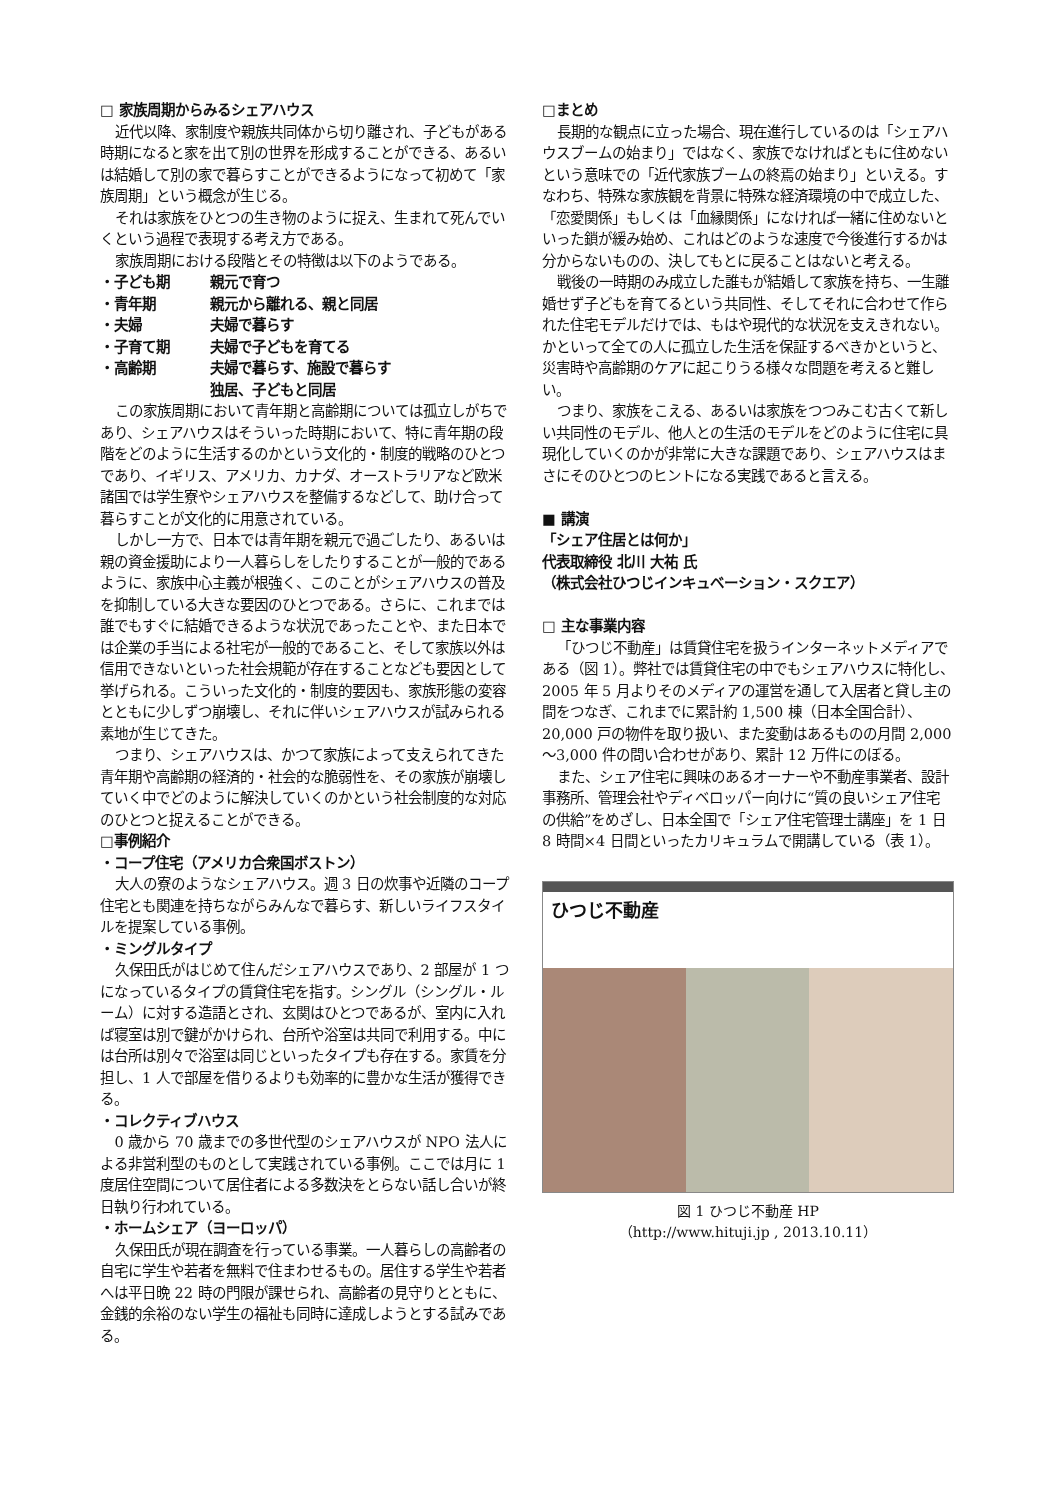□ 家族周期からみるシェアハウス
近代以降、家制度や親族共同体から切り離され、子どもがある時期になると家を出て別の世界を形成することができる、あるいは結婚して別の家で暮らすことができるようになって初めて「家族周期」という概念が生じる。
それは家族をひとつの生き物のように捉え、生まれて死んでいくという過程で表現する考え方である。
家族周期における段階とその特徴は以下のようである。
・子ども期 親元で育つ
・青年期 親元から離れる、親と同居
・夫婦 夫婦で暮らす
・子育て期 夫婦で子どもを育てる
・高齢期 夫婦で暮らす、施設で暮らす
独居、子どもと同居
この家族周期において青年期と高齢期については孤立しがちであり、シェアハウスはそういった時期において、特に青年期の段階をどのように生活するのかという文化的・制度的戦略のひとつであり、イギリス、アメリカ、カナダ、オーストラリアなど欧米諸国では学生寮やシェアハウスを整備するなどして、助け合って暮らすことが文化的に用意されている。
しかし一方で、日本では青年期を親元で過ごしたり、あるいは親の資金援助により一人暮らしをしたりすることが一般的であるように、家族中心主義が根強く、このことがシェアハウスの普及を抑制している大きな要因のひとつである。さらに、これまでは誰でもすぐに結婚できるような状況であったことや、また日本では企業の手当による社宅が一般的であること、そして家族以外は信用できないといった社会規範が存在することなども要因として挙げられる。こういった文化的・制度的要因も、家族形態の変容とともに少しずつ崩壊し、それに伴いシェアハウスが試みられる素地が生じてきた。
つまり、シェアハウスは、かつて家族によって支えられてきた青年期や高齢期の経済的・社会的な脆弱性を、その家族が崩壊していく中でどのように解決していくのかという社会制度的な対応のひとつと捉えることができる。
□事例紹介
・コープ住宅（アメリカ合衆国ボストン）
大人の寮のようなシェアハウス。週 3 日の炊事や近隣のコープ住宅とも関連を持ちながらみんなで暮らす、新しいライフスタイルを提案している事例。
・ミングルタイプ
久保田氏がはじめて住んだシェアハウスであり、2 部屋が 1 つになっているタイプの賃貸住宅を指す。シングル（シングル・ルーム）に対する造語とされ、玄関はひとつであるが、室内に入れば寝室は別で鍵がかけられ、台所や浴室は共同で利用する。中には台所は別々で浴室は同じといったタイプも存在する。家賃を分担し、1 人で部屋を借りるよりも効率的に豊かな生活が獲得できる。
・コレクティブハウス
0 歳から 70 歳までの多世代型のシェアハウスが NPO 法人による非営利型のものとして実践されている事例。ここでは月に 1 度居住空間について居住者による多数決をとらない話し合いが終日執り行われている。
・ホームシェア（ヨーロッパ）
久保田氏が現在調査を行っている事業。一人暮らしの高齢者の自宅に学生や若者を無料で住まわせるもの。居住する学生や若者へは平日晩 22 時の門限が課せられ、高齢者の見守りとともに、金銭的余裕のない学生の福祉も同時に達成しようとする試みである。
□まとめ
長期的な観点に立った場合、現在進行しているのは「シェアハウスブームの始まり」ではなく、家族でなければともに住めないという意味での「近代家族ブームの終焉の始まり」といえる。すなわち、特殊な家族観を背景に特殊な経済環境の中で成立した、「恋愛関係」もしくは「血縁関係」になければ一緒に住めないといった鎖が緩み始め、これはどのような速度で今後進行するかは分からないものの、決してもとに戻ることはないと考える。
戦後の一時期のみ成立した誰もが結婚して家族を持ち、一生離婚せず子どもを育てるという共同性、そしてそれに合わせて作られた住宅モデルだけでは、もはや現代的な状況を支えきれない。かといって全ての人に孤立した生活を保証するべきかというと、災害時や高齢期のケアに起こりうる様々な問題を考えると難しい。
つまり、家族をこえる、あるいは家族をつつみこむ古くて新しい共同性のモデル、他人との生活のモデルをどのように住宅に具現化していくのかが非常に大きな課題であり、シェアハウスはまさにそのひとつのヒントになる実践であると言える。
■ 講演
「シェア住居とは何か」
代表取締役 北川 大祐 氏
（株式会社ひつじインキュベーション・スクエア）
□ 主な事業内容
「ひつじ不動産」は賃貸住宅を扱うインターネットメディアである（図 1）。弊社では賃貸住宅の中でもシェアハウスに特化し、2005 年 5 月よりそのメディアの運営を通して入居者と貸し主の間をつなぎ、これまでに累計約 1,500 棟（日本全国合計）、20,000 戸の物件を取り扱い、また変動はあるものの月間 2,000～3,000 件の問い合わせがあり、累計 12 万件にのぼる。
また、シェア住宅に興味のあるオーナーや不動産事業者、設計事務所、管理会社やディベロッパー向けに“質の良いシェア住宅の供給”をめざし、日本全国で「シェア住宅管理士講座」を 1 日 8 時間×4 日間といったカリキュラムで開講している（表 1）。
ひつじ不動産
図 1 ひつじ不動産 HP
（http://www.hituji.jp , 2013.10.11）